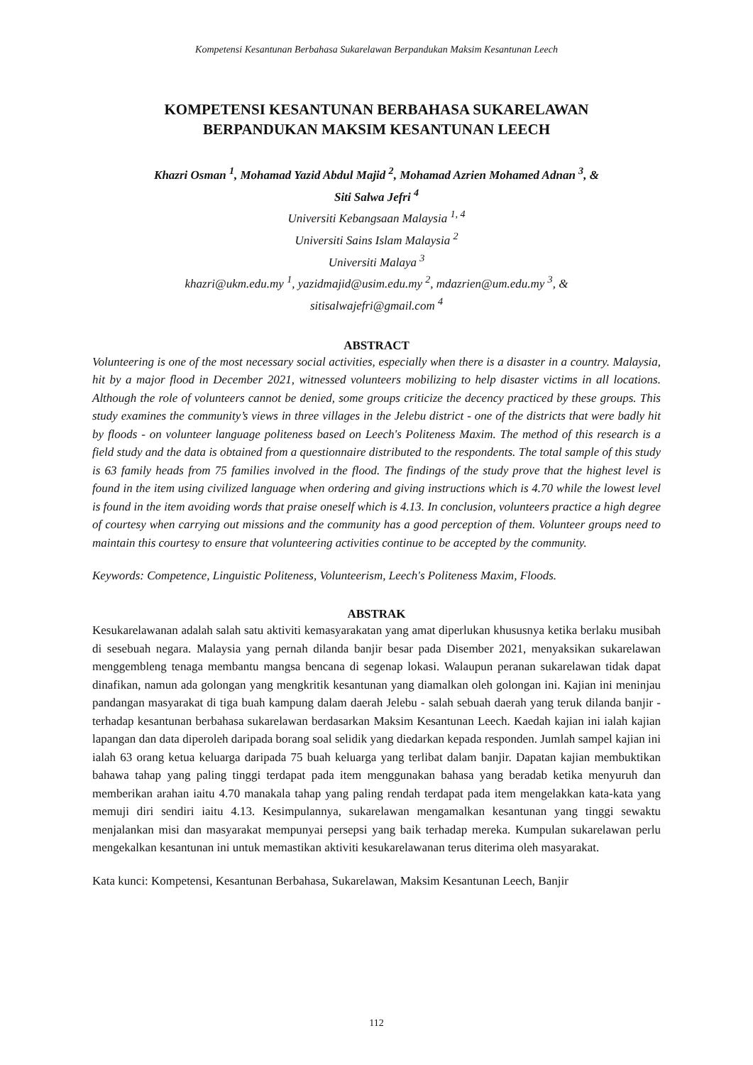Kompetensi Kesantunan Berbahasa Sukarelawan Berpandukan Maksim Kesantunan Leech
KOMPETENSI KESANTUNAN BERBAHASA SUKARELAWAN
BERPANDUKAN MAKSIM KESANTUNAN LEECH
Khazri Osman <sup>1</sup>, Mohamad Yazid Abdul Majid <sup>2</sup>, Mohamad Azrien Mohamed Adnan <sup>3</sup>, &
Siti Salwa Jefri <sup>4</sup>
Universiti Kebangsaan Malaysia <sup>1, 4</sup>
Universiti Sains Islam Malaysia <sup>2</sup>
Universiti Malaya <sup>3</sup>
khazri@ukm.edu.my <sup>1</sup>, yazidmajid@usim.edu.my <sup>2</sup>, mdazrien@um.edu.my <sup>3</sup>, &
sitisalwajefri@gmail.com <sup>4</sup>
ABSTRACT
Volunteering is one of the most necessary social activities, especially when there is a disaster in a country. Malaysia, hit by a major flood in December 2021, witnessed volunteers mobilizing to help disaster victims in all locations. Although the role of volunteers cannot be denied, some groups criticize the decency practiced by these groups. This study examines the community’s views in three villages in the Jelebu district - one of the districts that were badly hit by floods - on volunteer language politeness based on Leech's Politeness Maxim. The method of this research is a field study and the data is obtained from a questionnaire distributed to the respondents. The total sample of this study is 63 family heads from 75 families involved in the flood. The findings of the study prove that the highest level is found in the item using civilized language when ordering and giving instructions which is 4.70 while the lowest level is found in the item avoiding words that praise oneself which is 4.13. In conclusion, volunteers practice a high degree of courtesy when carrying out missions and the community has a good perception of them. Volunteer groups need to maintain this courtesy to ensure that volunteering activities continue to be accepted by the community.
Keywords: Competence, Linguistic Politeness, Volunteerism, Leech's Politeness Maxim, Floods.
ABSTRAK
Kesukarelawanan adalah salah satu aktiviti kemasyarakatan yang amat diperlukan khususnya ketika berlaku musibah di sesebuah negara. Malaysia yang pernah dilanda banjir besar pada Disember 2021, menyaksikan sukarelawan menggembleng tenaga membantu mangsa bencana di segenap lokasi. Walaupun peranan sukarelawan tidak dapat dinafikan, namun ada golongan yang mengkritik kesantunan yang diamalkan oleh golongan ini. Kajian ini meninjau pandangan masyarakat di tiga buah kampung dalam daerah Jelebu - salah sebuah daerah yang teruk dilanda banjir - terhadap kesantunan berbahasa sukarelawan berdasarkan Maksim Kesantunan Leech. Kaedah kajian ini ialah kajian lapangan dan data diperoleh daripada borang soal selidik yang diedarkan kepada responden. Jumlah sampel kajian ini ialah 63 orang ketua keluarga daripada 75 buah keluarga yang terlibat dalam banjir. Dapatan kajian membuktikan bahawa tahap yang paling tinggi terdapat pada item menggunakan bahasa yang beradab ketika menyuruh dan memberikan arahan iaitu 4.70 manakala tahap yang paling rendah terdapat pada item mengelakkan kata-kata yang memuji diri sendiri iaitu 4.13. Kesimpulannya, sukarelawan mengamalkan kesantunan yang tinggi sewaktu menjalankan misi dan masyarakat mempunyai persepsi yang baik terhadap mereka. Kumpulan sukarelawan perlu mengekalkan kesantunan ini untuk memastikan aktiviti kesukarelawanan terus diterima oleh masyarakat.
Kata kunci: Kompetensi, Kesantunan Berbahasa, Sukarelawan, Maksim Kesantunan Leech, Banjir
112